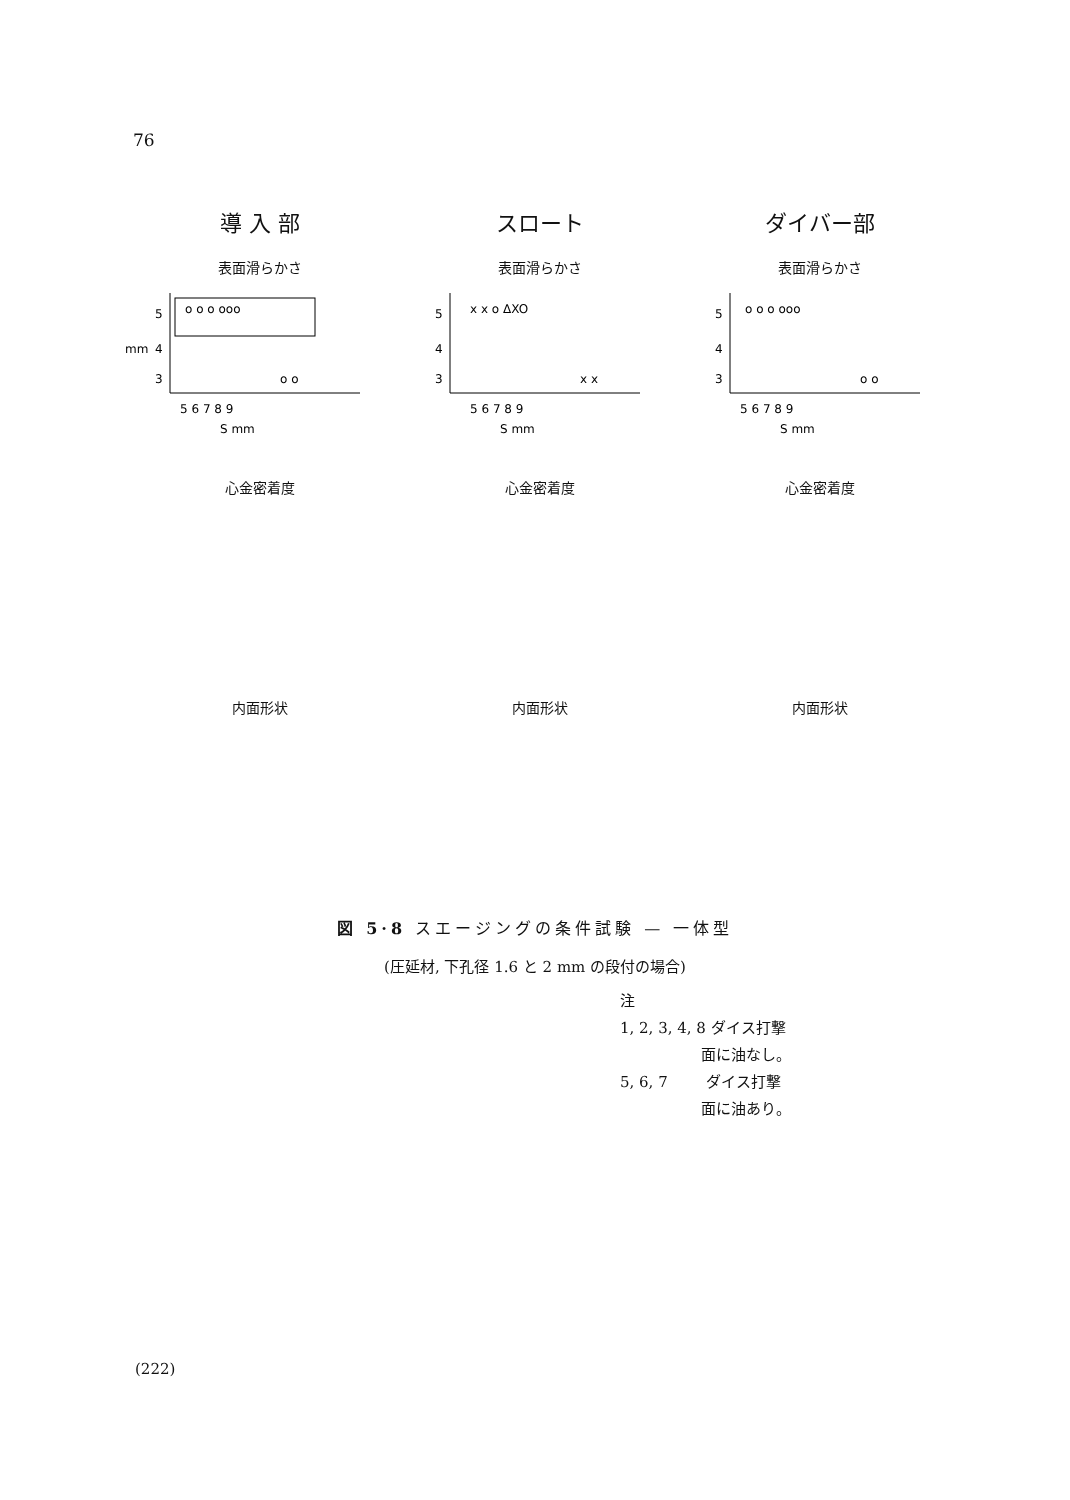76
導 入 部
表面滑らかさ
5
4
3
mm
o o o ooo
o o
5 6 7 8 9
S mm
心金密着度
内面形状
スロート
表面滑らかさ
5
4
3
x x o ΔXO
x x
5 6 7 8 9
S mm
心金密着度
内面形状
ダイバー部
表面滑らかさ
5
4
3
o o o ooo
o o
5 6 7 8 9
S mm
心金密着度
内面形状
図 5·8 スエージングの条件試験 — 一体型
(圧延材, 下孔径 1.6 と 2 mm の段付の場合)
注
1, 2, 3, 4, 8 ダイス打撃
面に油なし。
5, 6, 7 ダイス打撃
面に油あり。
(222)